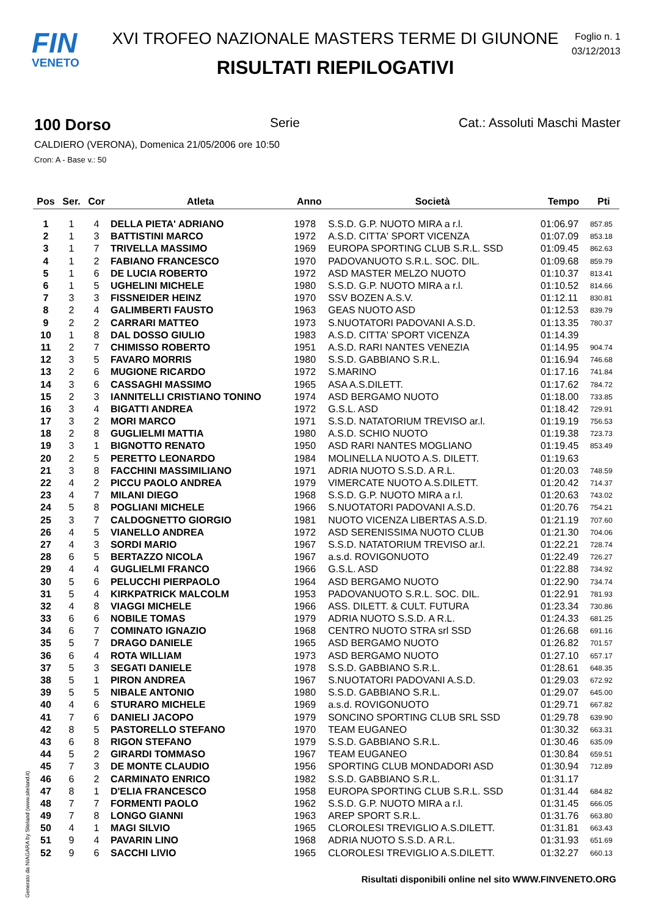FIN
VENETO
XVI TROFEO NAZIONALE MASTERS TERME DI GIUNONE
RISULTATI RIEPILOGATIVI
Foglio n. 1
03/12/2013
100 Dorso Serie Cat.: Assoluti Maschi Master
CALDIERO (VERONA), Domenica 21/05/2006 ore 10:50
Cron: A - Base v.: 50
| Pos | Ser. | Cor | Atleta | Anno | Società | Tempo | Pti |
| --- | --- | --- | --- | --- | --- | --- | --- |
| 1 | 1 | 4 | DELLA PIETA' ADRIANO | 1978 | S.S.D. G.P. NUOTO MIRA a r.l. | 01:06.97 | 857.85 |
| 2 | 1 | 3 | BATTISTINI MARCO | 1972 | A.S.D. CITTA' SPORT VICENZA | 01:07.09 | 853.18 |
| 3 | 1 | 7 | TRIVELLA MASSIMO | 1969 | EUROPA SPORTING CLUB S.R.L. SSD | 01:09.45 | 862.63 |
| 4 | 1 | 2 | FABIANO FRANCESCO | 1970 | PADOVANUOTO S.R.L. SOC. DIL. | 01:09.68 | 859.79 |
| 5 | 1 | 6 | DE LUCIA ROBERTO | 1972 | ASD MASTER MELZO NUOTO | 01:10.37 | 813.41 |
| 6 | 1 | 5 | UGHELINI MICHELE | 1980 | S.S.D. G.P. NUOTO MIRA a r.l. | 01:10.52 | 814.66 |
| 7 | 3 | 3 | FISSNEIDER HEINZ | 1970 | SSV BOZEN A.S.V. | 01:12.11 | 830.81 |
| 8 | 2 | 4 | GALIMBERTI FAUSTO | 1963 | GEAS NUOTO ASD | 01:12.53 | 839.79 |
| 9 | 2 | 2 | CARRARI MATTEO | 1973 | S.NUOTATORI PADOVANI A.S.D. | 01:13.35 | 780.37 |
| 10 | 1 | 8 | DAL DOSSO GIULIO | 1983 | A.S.D. CITTA' SPORT VICENZA | 01:14.39 | |
| 11 | 2 | 7 | CHIMISSO ROBERTO | 1951 | A.S.D. RARI NANTES VENEZIA | 01:14.95 | 904.74 |
| 12 | 3 | 5 | FAVARO MORRIS | 1980 | S.S.D. GABBIANO S.R.L. | 01:16.94 | 746.68 |
| 13 | 2 | 6 | MUGIONE RICARDO | 1972 | S.MARINO | 01:17.16 | 741.84 |
| 14 | 3 | 6 | CASSAGHI MASSIMO | 1965 | ASA A.S.DILETT. | 01:17.62 | 784.72 |
| 15 | 2 | 3 | IANNITELLI CRISTIANO TONINO | 1974 | ASD BERGAMO NUOTO | 01:18.00 | 733.85 |
| 16 | 3 | 4 | BIGATTI ANDREA | 1972 | G.S.L. ASD | 01:18.42 | 729.91 |
| 17 | 3 | 2 | MORI MARCO | 1971 | S.S.D. NATATORIUM TREVISO ar.l. | 01:19.19 | 756.53 |
| 18 | 2 | 8 | GUGLIELMI MATTIA | 1980 | A.S.D. SCHIO NUOTO | 01:19.38 | 723.73 |
| 19 | 3 | 1 | BIGNOTTO RENATO | 1950 | ASD RARI NANTES MOGLIANO | 01:19.45 | 853.49 |
| 20 | 2 | 5 | PERETTO LEONARDO | 1984 | MOLINELLA NUOTO A.S. DILETT. | 01:19.63 | |
| 21 | 3 | 8 | FACCHINI MASSIMILIANO | 1971 | ADRIA NUOTO S.S.D. A R.L. | 01:20.03 | 748.59 |
| 22 | 4 | 2 | PICCU PAOLO ANDREA | 1979 | VIMERCATE NUOTO A.S.DILETT. | 01:20.42 | 714.37 |
| 23 | 4 | 7 | MILANI DIEGO | 1968 | S.S.D. G.P. NUOTO MIRA a r.l. | 01:20.63 | 743.02 |
| 24 | 5 | 8 | POGLIANI MICHELE | 1966 | S.NUOTATORI PADOVANI A.S.D. | 01:20.76 | 754.21 |
| 25 | 3 | 7 | CALDOGNETTO GIORGIO | 1981 | NUOTO VICENZA LIBERTAS A.S.D. | 01:21.19 | 707.60 |
| 26 | 4 | 5 | VIANELLO ANDREA | 1972 | ASD SERENISSIMA NUOTO CLUB | 01:21.30 | 704.06 |
| 27 | 4 | 3 | SORDI MARIO | 1967 | S.S.D. NATATORIUM TREVISO ar.l. | 01:22.21 | 728.74 |
| 28 | 6 | 5 | BERTAZZO NICOLA | 1967 | a.s.d. ROVIGONUOTO | 01:22.49 | 726.27 |
| 29 | 4 | 4 | GUGLIELMI FRANCO | 1966 | G.S.L. ASD | 01:22.88 | 734.92 |
| 30 | 5 | 6 | PELUCCHI PIERPAOLO | 1964 | ASD BERGAMO NUOTO | 01:22.90 | 734.74 |
| 31 | 5 | 4 | KIRKPATRICK MALCOLM | 1953 | PADOVANUOTO S.R.L. SOC. DIL. | 01:22.91 | 781.93 |
| 32 | 4 | 8 | VIAGGI MICHELE | 1966 | ASS. DILETT. & CULT. FUTURA | 01:23.34 | 730.86 |
| 33 | 6 | 6 | NOBILE TOMAS | 1979 | ADRIA NUOTO S.S.D. A R.L. | 01:24.33 | 681.25 |
| 34 | 6 | 7 | COMINATO IGNAZIO | 1968 | CENTRO NUOTO STRA srl SSD | 01:26.68 | 691.16 |
| 35 | 5 | 7 | DRAGO DANIELE | 1965 | ASD BERGAMO NUOTO | 01:26.82 | 701.57 |
| 36 | 6 | 4 | ROTA WILLIAM | 1973 | ASD BERGAMO NUOTO | 01:27.10 | 657.17 |
| 37 | 5 | 3 | SEGATI DANIELE | 1978 | S.S.D. GABBIANO S.R.L. | 01:28.61 | 648.35 |
| 38 | 5 | 1 | PIRON ANDREA | 1967 | S.NUOTATORI PADOVANI A.S.D. | 01:29.03 | 672.92 |
| 39 | 5 | 5 | NIBALE ANTONIO | 1980 | S.S.D. GABBIANO S.R.L. | 01:29.07 | 645.00 |
| 40 | 4 | 6 | STURARO MICHELE | 1969 | a.s.d. ROVIGONUOTO | 01:29.71 | 667.82 |
| 41 | 7 | 6 | DANIELI JACOPO | 1979 | SONCINO SPORTING CLUB SRL SSD | 01:29.78 | 639.90 |
| 42 | 8 | 5 | PASTORELLO STEFANO | 1970 | TEAM EUGANEO | 01:30.32 | 663.31 |
| 43 | 6 | 8 | RIGON STEFANO | 1979 | S.S.D. GABBIANO S.R.L. | 01:30.46 | 635.09 |
| 44 | 5 | 2 | GIRARDI TOMMASO | 1967 | TEAM EUGANEO | 01:30.84 | 659.51 |
| 45 | 7 | 3 | DE MONTE CLAUDIO | 1956 | SPORTING CLUB MONDADORI ASD | 01:30.94 | 712.89 |
| 46 | 6 | 2 | CARMINATO ENRICO | 1982 | S.S.D. GABBIANO S.R.L. | 01:31.17 | |
| 47 | 8 | 1 | D'ELIA FRANCESCO | 1958 | EUROPA SPORTING CLUB S.R.L. SSD | 01:31.44 | 684.82 |
| 48 | 7 | 7 | FORMENTI PAOLO | 1962 | S.S.D. G.P. NUOTO MIRA a r.l. | 01:31.45 | 666.05 |
| 49 | 7 | 8 | LONGO GIANNI | 1963 | AREP SPORT S.R.L. | 01:31.76 | 663.80 |
| 50 | 4 | 1 | MAGI SILVIO | 1965 | CLOROLESI TREVIGLIO A.S.DILETT. | 01:31.81 | 663.43 |
| 51 | 9 | 4 | PAVARIN LINO | 1968 | ADRIA NUOTO S.S.D. A R.L. | 01:31.93 | 651.69 |
| 52 | 9 | 6 | SACCHI LIVIO | 1965 | CLOROLESI TREVIGLIO A.S.DILETT. | 01:32.27 | 660.13 |
Generato da NIAGARA by Siteland (www.siteland.it)
Risultati disponibili online nel sito WWW.FINVENETO.ORG